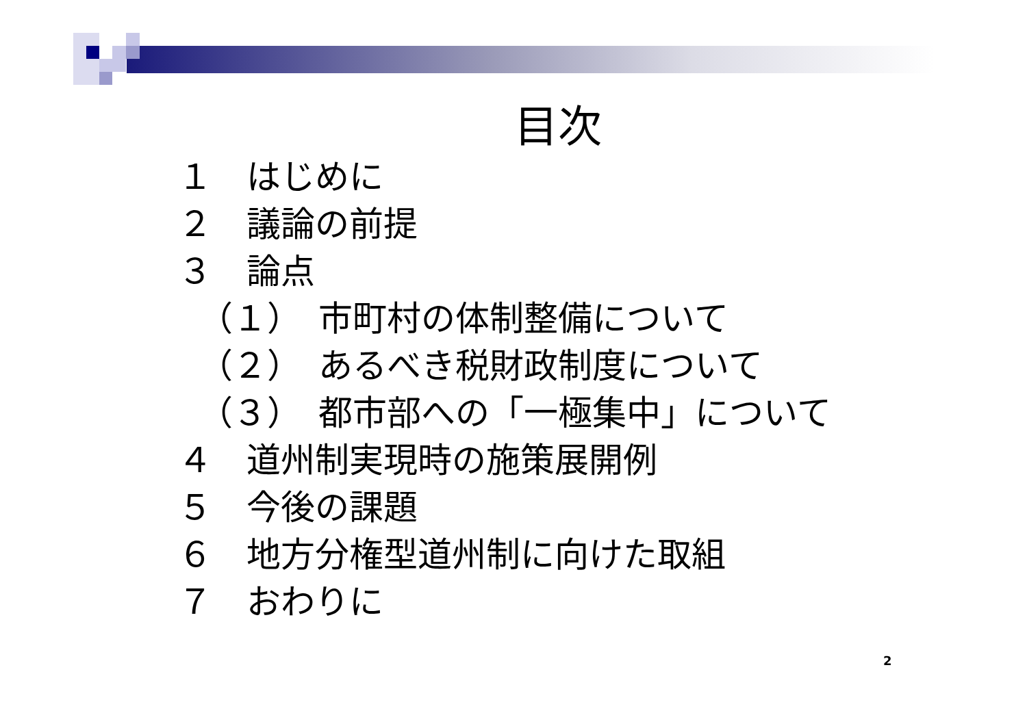目次
１　はじめに
２　議論の前提
３　論点
（１）　市町村の体制整備について
（２）　あるべき税財政制度について
（３）　都市部への「一極集中」について
４　道州制実現時の施策展開例
５　今後の課題
６　地方分権型道州制に向けた取組
７　おわりに
2